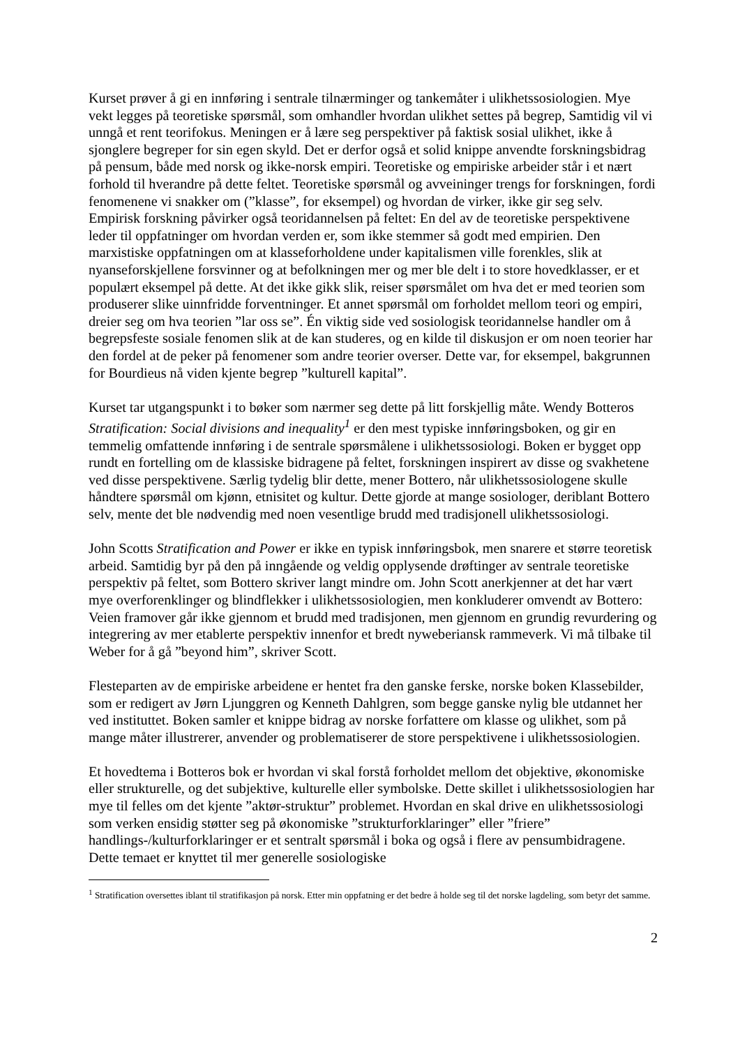Kurset prøver å gi en innføring i sentrale tilnærminger og tankemåter i ulikhetssosiologien. Mye vekt legges på teoretiske spørsmål, som omhandler hvordan ulikhet settes på begrep, Samtidig vil vi unngå et rent teorifokus. Meningen er å lære seg perspektiver på faktisk sosial ulikhet, ikke å sjonglere begreper for sin egen skyld. Det er derfor også et solid knippe anvendte forskningsbidrag på pensum, både med norsk og ikke-norsk empiri. Teoretiske og empiriske arbeider står i et nært forhold til hverandre på dette feltet. Teoretiske spørsmål og avveininger trengs for forskningen, fordi fenomenene vi snakker om (”klasse”, for eksempel) og hvordan de virker, ikke gir seg selv. Empirisk forskning påvirker også teoridannelsen på feltet: En del av de teoretiske perspektivene leder til oppfatninger om hvordan verden er, som ikke stemmer så godt med empirien. Den marxistiske oppfatningen om at klasseforholdene under kapitalismen ville forenkles, slik at nyanseforskjellene forsvinner og at befolkningen mer og mer ble delt i to store hovedklasser, er et populært eksempel på dette. At det ikke gikk slik, reiser spørsmålet om hva det er med teorien som produserer slike uinnfridde forventninger. Et annet spørsmål om forholdet mellom teori og empiri, dreier seg om hva teorien ”lar oss se”. Én viktig side ved sosiologisk teoridannelse handler om å begrepsfeste sosiale fenomen slik at de kan studeres, og en kilde til diskusjon er om noen teorier har den fordel at de peker på fenomener som andre teorier overser. Dette var, for eksempel, bakgrunnen for Bourdieus nå viden kjente begrep ”kulturell kapital”.
Kurset tar utgangspunkt i to bøker som nærmer seg dette på litt forskjellig måte. Wendy Botteros Stratification: Social divisions and inequality<sup>1</sup> er den mest typiske innføringsboken, og gir en temmelig omfattende innføring i de sentrale spørsmålene i ulikhetssosiologi. Boken er bygget opp rundt en fortelling om de klassiske bidragene på feltet, forskningen inspirert av disse og svakhetene ved disse perspektivene. Særlig tydelig blir dette, mener Bottero, når ulikhetssosiologene skulle håndtere spørsmål om kjønn, etnisitet og kultur. Dette gjorde at mange sosiologer, deriblant Bottero selv, mente det ble nødvendig med noen vesentlige brudd med tradisjonell ulikhetssosiologi.
John Scotts Stratification and Power er ikke en typisk innføringsbok, men snarere et større teoretisk arbeid. Samtidig byr på den på inngående og veldig opplysende drøftinger av sentrale teoretiske perspektiv på feltet, som Bottero skriver langt mindre om. John Scott anerkjenner at det har vært mye overforenklinger og blindflekker i ulikhetssosiologien, men konkluderer omvendt av Bottero: Veien framover går ikke gjennom et brudd med tradisjonen, men gjennom en grundig revurdering og integrering av mer etablerte perspektiv innenfor et bredt nyweberiansk rammeverk. Vi må tilbake til Weber for å gå ”beyond him”, skriver Scott.
Flesteparten av de empiriske arbeidene er hentet fra den ganske ferske, norske boken Klassebilder, som er redigert av Jørn Ljunggren og Kenneth Dahlgren, som begge ganske nylig ble utdannet her ved instituttet. Boken samler et knippe bidrag av norske forfattere om klasse og ulikhet, som på mange måter illustrerer, anvender og problematiserer de store perspektivene i ulikhetssosiologien.
Et hovedtema i Botteros bok er hvordan vi skal forstå forholdet mellom det objektive, økonomiske eller strukturelle, og det subjektive, kulturelle eller symbolske. Dette skillet i ulikhetssosiologien har mye til felles om det kjente ”aktør-struktur” problemet. Hvordan en skal drive en ulikhetssosiologi som verken ensidig støtter seg på økonomiske ”strukturforklaringer” eller ”friere” handlings-/kulturforklaringer er et sentralt spørsmål i boka og også i flere av pensumbidragene. Dette temaet er knyttet til mer generelle sosiologiske
<sup>1</sup> Stratification oversettes iblant til stratifikasjon på norsk. Etter min oppfatning er det bedre å holde seg til det norske lagdeling, som betyr det samme.
2